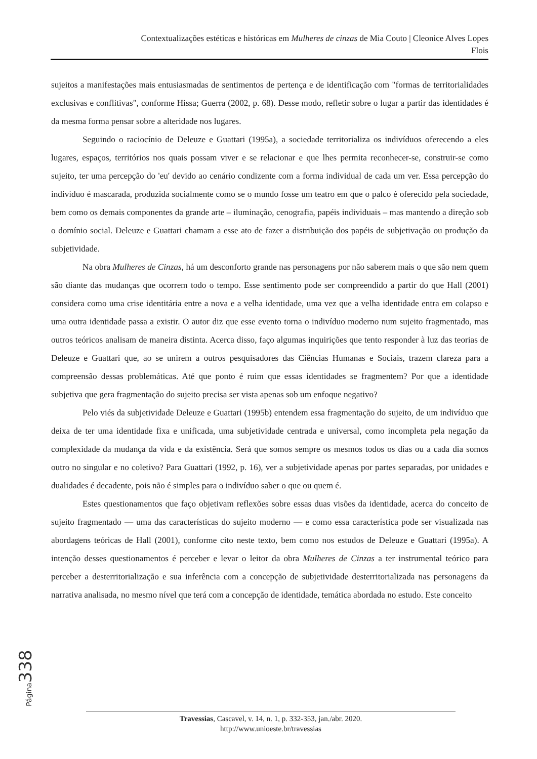Contextualizações estéticas e históricas em Mulheres de cinzas de Mia Couto | Cleonice Alves Lopes
Flois
sujeitos a manifestações mais entusiasmadas de sentimentos de pertença e de identificação com "formas de territorialidades exclusivas e conflitivas", conforme Hissa; Guerra (2002, p. 68). Desse modo, refletir sobre o lugar a partir das identidades é da mesma forma pensar sobre a alteridade nos lugares.
Seguindo o raciocínio de Deleuze e Guattari (1995a), a sociedade territorializa os indivíduos oferecendo a eles lugares, espaços, territórios nos quais possam viver e se relacionar e que lhes permita reconhecer-se, construir-se como sujeito, ter uma percepção do 'eu' devido ao cenário condizente com a forma individual de cada um ver. Essa percepção do indivíduo é mascarada, produzida socialmente como se o mundo fosse um teatro em que o palco é oferecido pela sociedade, bem como os demais componentes da grande arte – iluminação, cenografia, papéis individuais – mas mantendo a direção sob o domínio social. Deleuze e Guattari chamam a esse ato de fazer a distribuição dos papéis de subjetivação ou produção da subjetividade.
Na obra Mulheres de Cinzas, há um desconforto grande nas personagens por não saberem mais o que são nem quem são diante das mudanças que ocorrem todo o tempo. Esse sentimento pode ser compreendido a partir do que Hall (2001) considera como uma crise identitária entre a nova e a velha identidade, uma vez que a velha identidade entra em colapso e uma outra identidade passa a existir. O autor diz que esse evento torna o indivíduo moderno num sujeito fragmentado, mas outros teóricos analisam de maneira distinta. Acerca disso, faço algumas inquirições que tento responder à luz das teorias de Deleuze e Guattari que, ao se unirem a outros pesquisadores das Ciências Humanas e Sociais, trazem clareza para a compreensão dessas problemáticas. Até que ponto é ruim que essas identidades se fragmentem? Por que a identidade subjetiva que gera fragmentação do sujeito precisa ser vista apenas sob um enfoque negativo?
Pelo viés da subjetividade Deleuze e Guattari (1995b) entendem essa fragmentação do sujeito, de um indivíduo que deixa de ter uma identidade fixa e unificada, uma subjetividade centrada e universal, como incompleta pela negação da complexidade da mudança da vida e da existência. Será que somos sempre os mesmos todos os dias ou a cada dia somos outro no singular e no coletivo? Para Guattari (1992, p. 16), ver a subjetividade apenas por partes separadas, por unidades e dualidades é decadente, pois não é simples para o indivíduo saber o que ou quem é.
Estes questionamentos que faço objetivam reflexões sobre essas duas visões da identidade, acerca do conceito de sujeito fragmentado — uma das características do sujeito moderno — e como essa característica pode ser visualizada nas abordagens teóricas de Hall (2001), conforme cito neste texto, bem como nos estudos de Deleuze e Guattari (1995a). A intenção desses questionamentos é perceber e levar o leitor da obra Mulheres de Cinzas a ter instrumental teórico para perceber a desterritorialização e sua inferência com a concepção de subjetividade desterritorializada nas personagens da narrativa analisada, no mesmo nível que terá com a concepção de identidade, temática abordada no estudo. Este conceito
Página 338
Travessias, Cascavel, v. 14, n. 1, p. 332-353, jan./abr. 2020.
http://www.unioeste.br/travessias